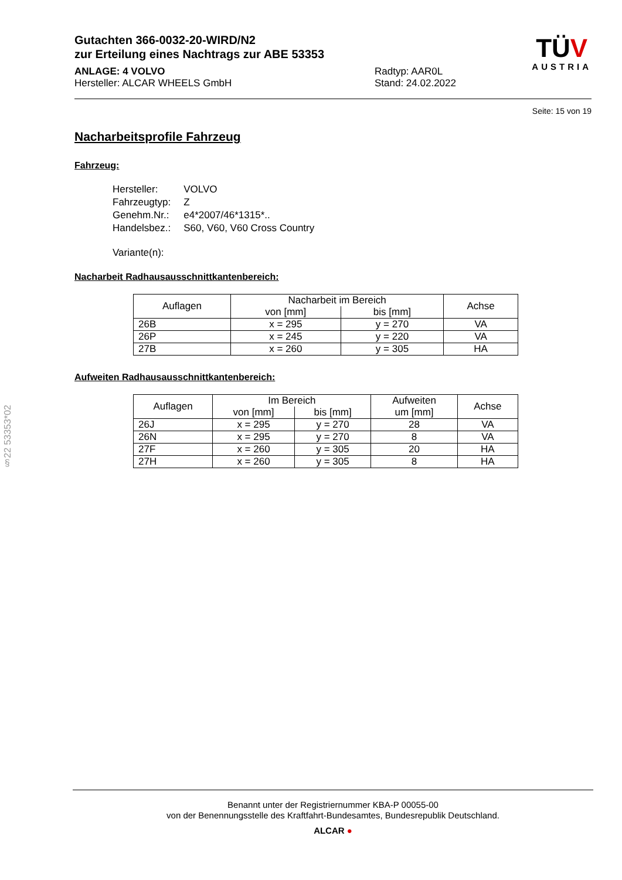Gutachten 366-0032-20-WIRD/N2
zur Erteilung eines Nachtrags zur ABE 53353
ANLAGE: 4 VOLVO
Hersteller: ALCAR WHEELS GmbH
Radtyp: AAR0L
Stand: 24.02.2022
TÜV
AUSTRIA
Seite: 15 von 19
Nacharbeitsprofile Fahrzeug
Fahrzeug:
| Hersteller: | VOLVO |
| Fahrzeugtyp: | Z |
| Genehm.Nr.: | e4*2007/46*1315*.. |
| Handelsbez.: | S60, V60, V60 Cross Country |
| Variante(n): | |
Nacharbeit Radhausausschnittkantenbereich:
| Auflagen | Nacharbeit im Bereich | | Achse |
| --- | --- | --- | --- |
| | von [mm] | bis [mm] | |
| 26B | x = 295 | y = 270 | VA |
| 26P | x = 245 | y = 220 | VA |
| 27B | x = 260 | y = 305 | HA |
Aufweiten Radhausausschnittkantenbereich:
| Auflagen | Im Bereich | | Aufweiten um [mm] | Achse |
| --- | --- | --- | --- | --- |
| | von [mm] | bis [mm] | | |
| 26J | x = 295 | y = 270 | 28 | VA |
| 26N | x = 295 | y = 270 | 8 | VA |
| 27F | x = 260 | y = 305 | 20 | HA |
| 27H | x = 260 | y = 305 | 8 | HA |
§22 53353*02
Benannt unter der Registriernummer KBA-P 00055-00
von der Benennungsstelle des Kraftfahrt-Bundesamtes, Bundesrepublik Deutschland.
ALCAR ●